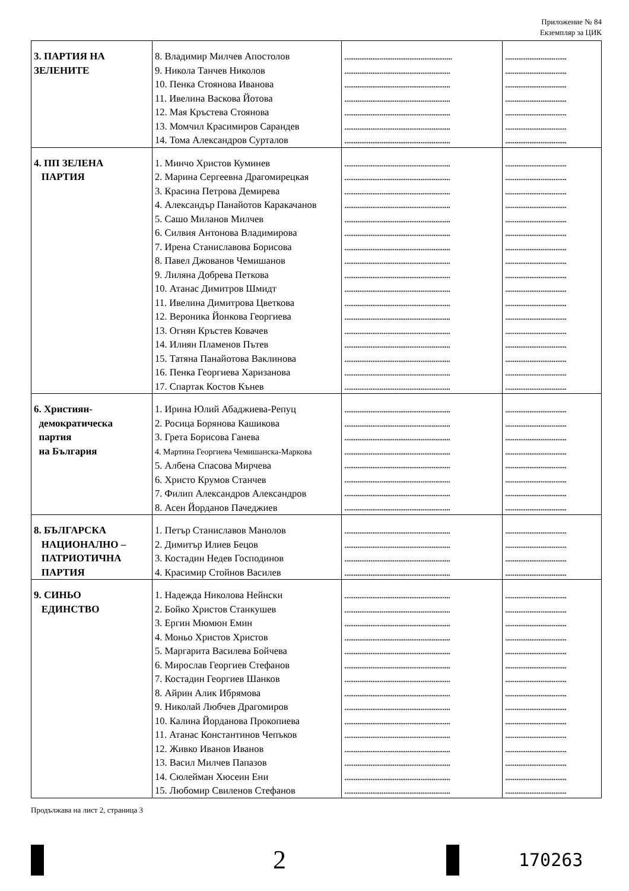Приложение № 84
Екземпляр за ЦИК
| 3. ПАРТИЯ НА ЗЕЛЕНИТЕ | 8. Владимир Милчев Апостолов 9. Никола Танчев Николов 10. Пенка Стоянова Иванова 11. Ивелина Васкова Йотова 12. Мая Кръстева Стоянова 13. Момчил Красимиров Сарандев 14. Тома Александров Сурталов | .......................................................... ......................................................... ......................................................... ......................................................... ......................................................... ......................................................... ......................................................... | ................................. ................................. ................................. ................................. ................................. ................................. ................................. |
| 4. ПП ЗЕЛЕНА ПАРТИЯ | 1. Минчо Христов Куминев 2. Марина Сергеевна Драгомирецкая 3. Красина Петрова Демирева 4. Александър Панайотов Каракачанов 5. Сашо Миланов Милчев 6. Силвия Антонова Владимирова 7. Ирена Станиславова Борисова 8. Павел Джованов Чемишанов 9. Лиляна Добрева Петкова 10. Атанас Димитров Шмидт 11. Ивелина Димитрова Цветкова 12. Вероника Йонкова Георгиева 13. Огнян Кръстев Ковачев 14. Илиян Пламенов Пътев 15. Татяна Панайотова Ваклинова 16. Пенка Георгиева Харизанова 17. Спартак Костов Кънев | ......................................................... ......................................................... ......................................................... ......................................................... ......................................................... ......................................................... ......................................................... ......................................................... ......................................................... ......................................................... ......................................................... ......................................................... ......................................................... ......................................................... ......................................................... ......................................................... ......................................................... | ................................. ................................. ................................. ................................. ................................. ................................. ................................. ................................. ................................. ................................. ................................. ................................. ................................. ................................. ................................. ................................. ................................. |
| 6. Християн- демократическа партия на България | 1. Ирина Юлий Абаджиева-Репуц 2. Росица Борянова Кашикова 3. Грета Борисова Ганева 4. Мартина Георгиева Чемишанска-Маркова 5. Албена Спасова Мирчева 6. Христо Крумов Станчев 7. Филип Александров Александров 8. Асен Йорданов Пачеджиев | ......................................................... ......................................................... ......................................................... ......................................................... ......................................................... ......................................................... ......................................................... ......................................................... | ................................. ................................. ................................. ................................. ................................. ................................. ................................. ................................. |
| 8. БЪЛГАРСКА НАЦИОНАЛНО – ПАТРИОТИЧНА ПАРТИЯ | 1. Пeтър Станиславов Манолов 2. Димитър Илиев Бецов 3. Костадин Недев Господинов 4. Красимир Стойнов Василев | ......................................................... ......................................................... ......................................................... ......................................................... | ................................. ................................. ................................. ................................. |
| 9. СИНЬО ЕДИНСТВО | 1. Надежда Николова Нейнски 2. Бойко Христов Станкушев 3. Ергин Мюмюн Емин 4. Моньо Христов Христов 5. Маргарита Василева Бойчева 6. Мирослав Георгиев Стефанов 7. Костадин Георгиев Шанков 8. Айрин Алик Ибрямова 9. Николай Любчев Драгомиров 10. Калина Йорданова Прокопиева 11. Атанас Константинов Чепъков 12. Живко Иванов Иванов 13. Васил Милчев Папазов 14. Сюлейман Хюсеин Ени 15. Любомир Свиленов Стефанов | ......................................................... ......................................................... ......................................................... ......................................................... ......................................................... ......................................................... ......................................................... ......................................................... ......................................................... ......................................................... ......................................................... ......................................................... ......................................................... ......................................................... ......................................................... | ................................. ................................. ................................. ................................. ................................. ................................. ................................. ................................. ................................. ................................. ................................. ................................. ................................. ................................. ................................. |
Продължава на лист 2, страница 3
2
170263